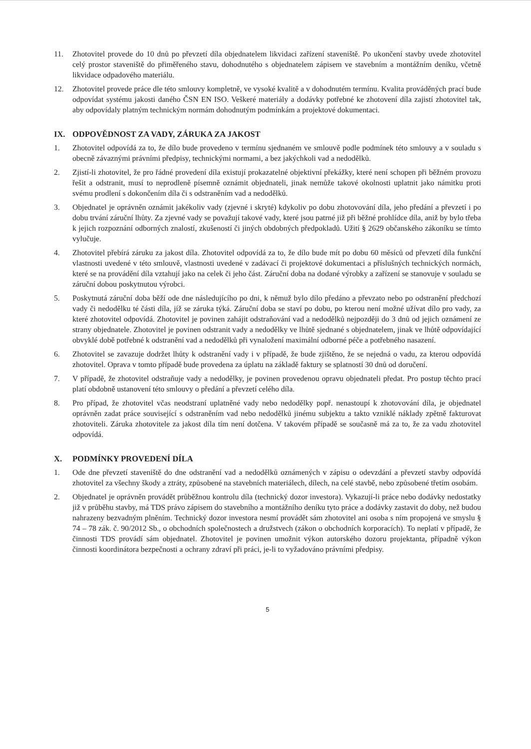11. Zhotovitel provede do 10 dnů po převzetí díla objednatelem likvidaci zařízení staveniště. Po ukončení stavby uvede zhotovitel celý prostor staveniště do přiměřeného stavu, dohodnutého s objednatelem zápisem ve stavebním a montážním deníku, včetně likvidace odpadového materiálu.
12. Zhotovitel provede práce dle této smlouvy kompletně, ve vysoké kvalitě a v dohodnutém termínu. Kvalita prováděných prací bude odpovídat systému jakosti daného ČSN EN ISO. Veškeré materiály a dodávky potřebné ke zhotovení díla zajistí zhotovitel tak, aby odpovídaly platným technickým normám dohodnutým podmínkám a projektové dokumentaci.
IX. ODPOVĚDNOST ZA VADY, ZÁRUKA ZA JAKOST
1. Zhotovitel odpovídá za to, že dílo bude provedeno v termínu sjednaném ve smlouvě podle podmínek této smlouvy a v souladu s obecně závaznými právními předpisy, technickými normami, a bez jakýchkoli vad a nedodělků.
2. Zjistí-li zhotovitel, že pro řádné provedení díla existují prokazatelné objektivní překážky, které není schopen při běžném provozu řešit a odstranit, musí to neprodleně písemně oznámit objednateli, jinak nemůže takové okolnosti uplatnit jako námitku proti svému prodlení s dokončením díla či s odstraněním vad a nedodělků.
3. Objednatel je oprávněn oznámit jakékoliv vady (zjevné i skryté) kdykoliv po dobu zhotovování díla, jeho předání a převzetí i po dobu trvání záruční lhůty. Za zjevné vady se považují takové vady, které jsou patrné již při běžné prohlídce díla, aniž by bylo třeba k jejich rozpoznání odborných znalostí, zkušeností či jiných obdobných předpokladů. Užití § 2629 občanského zákoníku se tímto vylučuje.
4. Zhotovitel přebírá záruku za jakost díla. Zhotovitel odpovídá za to, že dílo bude mít po dobu 60 měsíců od převzetí díla funkční vlastnosti uvedené v této smlouvě, vlastnosti uvedené v zadávací či projektové dokumentaci a příslušných technických normách, které se na provádění díla vztahují jako na celek či jeho část. Záruční doba na dodané výrobky a zařízení se stanovuje v souladu se záruční dobou poskytnutou výrobci.
5. Poskytnutá záruční doba běží ode dne následujícího po dni, k němuž bylo dílo předáno a převzato nebo po odstranění předchozí vady či nedodělku té části díla, jíž se záruka týká. Záruční doba se staví po dobu, po kterou není možné užívat dílo pro vady, za které zhotovitel odpovídá. Zhotovitel je povinen zahájit odstraňování vad a nedodělků nejpozději do 3 dnů od jejich oznámení ze strany objednatele. Zhotovitel je povinen odstranit vady a nedodělky ve lhůtě sjednané s objednatelem, jinak ve lhůtě odpovídající obvyklé době potřebné k odstranění vad a nedodělků při vynaložení maximální odborné péče a potřebného nasazení.
6. Zhotovitel se zavazuje dodržet lhůty k odstranění vady i v případě, že bude zjištěno, že se nejedná o vadu, za kterou odpovídá zhotovitel. Oprava v tomto případě bude provedena za úplatu na základě faktury se splatností 30 dnů od doručení.
7. V případě, že zhotovitel odstraňuje vady a nedodělky, je povinen provedenou opravu objednateli předat. Pro postup těchto prací platí obdobně ustanovení této smlouvy o předání a převzetí celého díla.
8. Pro případ, že zhotovitel včas neodstraní uplatněné vady nebo nedodělky popř. nenastoupí k zhotovování díla, je objednatel oprávněn zadat práce související s odstraněním vad nebo nedodělků jinému subjektu a takto vzniklé náklady zpětně fakturovat zhotoviteli. Záruka zhotovitele za jakost díla tím není dotčena. V takovém případě se současně má za to, že za vadu zhotovitel odpovídá.
X. PODMÍNKY PROVEDENÍ DÍLA
1. Ode dne převzetí staveniště do dne odstranění vad a nedodělků oznámených v zápisu o odevzdání a převzetí stavby odpovídá zhotovitel za všechny škody a ztráty, způsobené na stavebních materiálech, dílech, na celé stavbě, nebo způsobené třetím osobám.
2. Objednatel je oprávněn provádět průběžnou kontrolu díla (technický dozor investora). Vykazují-li práce nebo dodávky nedostatky již v průběhu stavby, má TDS právo zápisem do stavebního a montážního deníku tyto práce a dodávky zastavit do doby, než budou nahrazeny bezvadným plněním. Technický dozor investora nesmí provádět sám zhotovitel ani osoba s ním propojená ve smyslu § 74 – 78 zák. č. 90/2012 Sb., o obchodních společnostech a družstvech (zákon o obchodních korporacích). To neplatí v případě, že činnosti TDS provádí sám objednatel. Zhotovitel je povinen umožnit výkon autorského dozoru projektanta, případně výkon činnosti koordinátora bezpečnosti a ochrany zdraví při práci, je-li to vyžadováno právními předpisy.
5